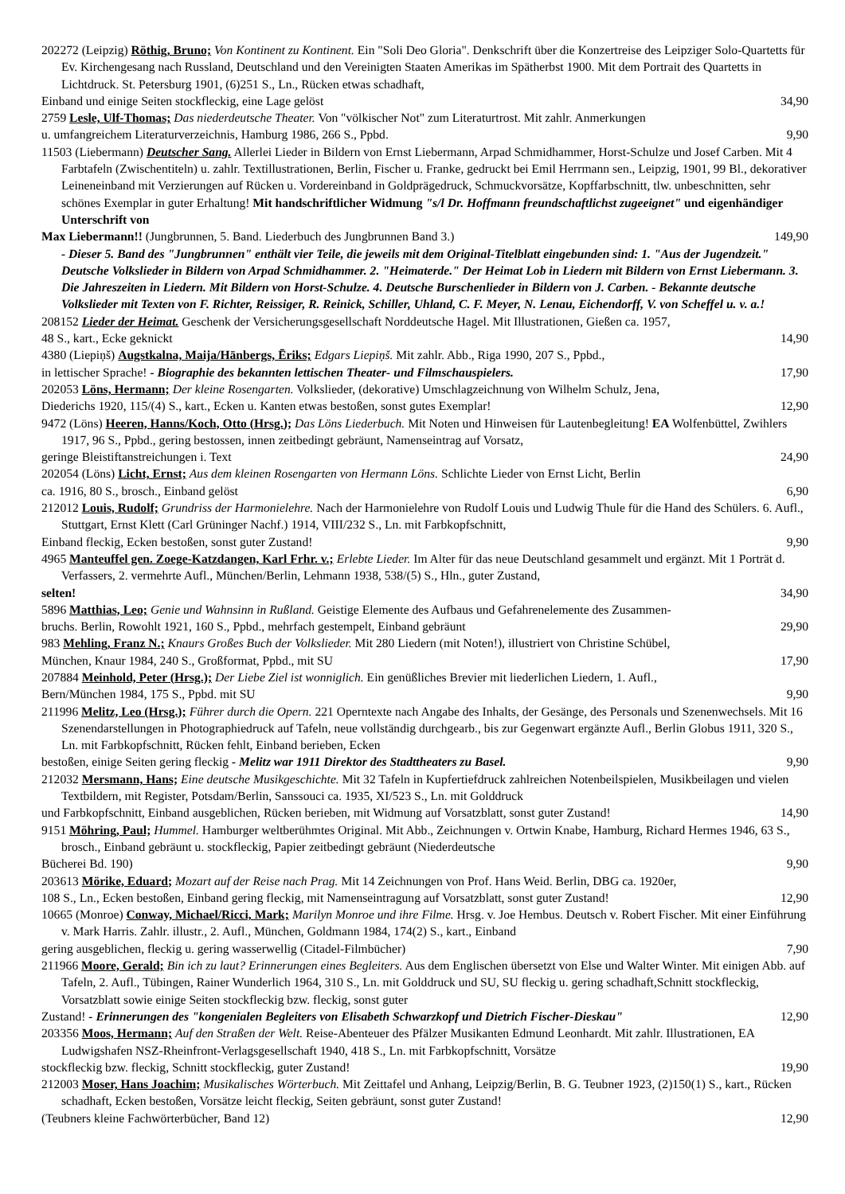202272 (Leipzig) Röthig, Bruno; Von Kontinent zu Kontinent. Ein "Soli Deo Gloria". Denkschrift über die Konzertreise des Leipziger Solo-Quartetts für Ev. Kirchengesang nach Russland, Deutschland und den Vereinigten Staaten Amerikas im Spätherbst 1900. Mit dem Portrait des Quartetts in Lichtdruck. St. Petersburg 1901, (6)251 S., Ln., Rücken etwas schadhaft,
Einband und einige Seiten stockfleckig, eine Lage gelöst 34,90
2759 Lesle, Ulf-Thomas; Das niederdeutsche Theater. Von "völkischer Not" zum Literaturtrost. Mit zahlr. Anmerkungen
u. umfangreichem Literaturverzeichnis, Hamburg 1986, 266 S., Ppbd. 9,90
11503 (Liebermann) Deutscher Sang. Allerlei Lieder in Bildern von Ernst Liebermann, Arpad Schmidhammer, Horst-Schulze und Josef Carben. Mit 4 Farbtafeln (Zwischentiteln) u. zahlr. Textillustrationen, Berlin, Fischer u. Franke, gedruckt bei Emil Herrmann sen., Leipzig, 1901, 99 Bl., dekorativer Leineneinband mit Verzierungen auf Rücken u. Vordereinband in Goldprägedruck, Schmuckvorsätze, Kopffarbschnitt, tlw. unbeschnitten, sehr schönes Exemplar in guter Erhaltung! Mit handschriftlicher Widmung "s/l Dr. Hoffmann freundschaftlichst zugeeignet" und eigenhändiger Unterschrift von
Max Liebermann!! (Jungbrunnen, 5. Band. Liederbuch des Jungbrunnen Band 3.) 149,90
- Dieser 5. Band des "Jungbrunnen" enthält vier Teile, die jeweils mit dem Original-Titelblatt eingebunden sind: 1. "Aus der Jugendzeit." Deutsche Volkslieder in Bildern von Arpad Schmidhammer. 2. "Heimaterde." Der Heimat Lob in Liedern mit Bildern von Ernst Liebermann. 3. Die Jahreszeiten in Liedern. Mit Bildern von Horst-Schulze. 4. Deutsche Burschenlieder in Bildern von J. Carben. - Bekannte deutsche Volkslieder mit Texten von F. Richter, Reissiger, R. Reinick, Schiller, Uhland, C. F. Meyer, N. Lenau, Eichendorff, V. von Scheffel u. v. a.!
208152 Lieder der Heimat. Geschenk der Versicherungsgesellschaft Norddeutsche Hagel. Mit Illustrationen, Gießen ca. 1957,
48 S., kart., Ecke geknickt 14,90
4380 (Liepiņš) Augstkalna, Maija/Hānbergs, Ēriks; Edgars Liepiņš. Mit zahlr. Abb., Riga 1990, 207 S., Ppbd.,
in lettischer Sprache! - Biographie des bekannten lettischen Theater- und Filmschauspielers. 17,90
202053 Löns, Hermann; Der kleine Rosengarten. Volkslieder, (dekorative) Umschlagzeichnung von Wilhelm Schulz, Jena,
Diederichs 1920, 115/(4) S., kart., Ecken u. Kanten etwas bestoßen, sonst gutes Exemplar! 12,90
9472 (Löns) Heeren, Hanns/Koch, Otto (Hrsg.); Das Löns Liederbuch. Mit Noten und Hinweisen für Lautenbegleitung! EA Wolfenbüttel, Zwihlers 1917, 96 S., Ppbd., gering bestossen, innen zeitbedingt gebräunt, Namenseintrag auf Vorsatz,
geringe Bleistiftanstreichungen i. Text 24,90
202054 (Löns) Licht, Ernst; Aus dem kleinen Rosengarten von Hermann Löns. Schlichte Lieder von Ernst Licht, Berlin
ca. 1916, 80 S., brosch., Einband gelöst 6,90
212012 Louis, Rudolf; Grundriss der Harmonielehre. Nach der Harmonielehre von Rudolf Louis und Ludwig Thule für die Hand des Schülers. 6. Aufl., Stuttgart, Ernst Klett (Carl Grüninger Nachf.) 1914, VIII/232 S., Ln. mit Farbkopfschnitt,
Einband fleckig, Ecken bestoßen, sonst guter Zustand! 9,90
4965 Manteuffel gen. Zoege-Katzdangen, Karl Frhr. v.; Erlebte Lieder. Im Alter für das neue Deutschland gesammelt und ergänzt. Mit 1 Porträt d. Verfassers, 2. vermehrte Aufl., München/Berlin, Lehmann 1938, 538/(5) S., Hln., guter Zustand,
selten! 34,90
5896 Matthias, Leo; Genie und Wahnsinn in Rußland. Geistige Elemente des Aufbaus und Gefahrenelemente des Zusammen-
bruchs. Berlin, Rowohlt 1921, 160 S., Ppbd., mehrfach gestempelt, Einband gebräunt 29,90
983 Mehling, Franz N.; Knaurs Großes Buch der Volkslieder. Mit 280 Liedern (mit Noten!), illustriert von Christine Schübel,
München, Knaur 1984, 240 S., Großformat, Ppbd., mit SU 17,90
207884 Meinhold, Peter (Hrsg.); Der Liebe Ziel ist wonniglich. Ein genüßliches Brevier mit liederlichen Liedern, 1. Aufl.,
Bern/München 1984, 175 S., Ppbd. mit SU 9,90
211996 Melitz, Leo (Hrsg.); Führer durch die Opern. 221 Operntexte nach Angabe des Inhalts, der Gesänge, des Personals und Szenenwechsels. Mit 16 Szenendarstellungen in Photographiedruck auf Tafeln, neue vollständig durchgearb., bis zur Gegenwart ergänzte Aufl., Berlin Globus 1911, 320 S., Ln. mit Farbkopfschnitt, Rücken fehlt, Einband berieben, Ecken
bestoßen, einige Seiten gering fleckig - Melitz war 1911 Direktor des Stadttheaters zu Basel. 9,90
212032 Mersmann, Hans; Eine deutsche Musikgeschichte. Mit 32 Tafeln in Kupfertiefdruck zahlreichen Notenbeilspielen, Musikbeilagen und vielen Textbildern, mit Register, Potsdam/Berlin, Sanssouci ca. 1935, XI/523 S., Ln. mit Golddruck
und Farbkopfschnitt, Einband ausgeblichen, Rücken berieben, mit Widmung auf Vorsatzblatt, sonst guter Zustand! 14,90
9151 Möhring, Paul; Hummel. Hamburger weltberühmtes Original. Mit Abb., Zeichnungen v. Ortwin Knabe, Hamburg, Richard Hermes 1946, 63 S., brosch., Einband gebräunt u. stockfleckig, Papier zeitbedingt gebräunt (Niederdeutsche
Bücherei Bd. 190) 9,90
203613 Mörike, Eduard; Mozart auf der Reise nach Prag. Mit 14 Zeichnungen von Prof. Hans Weid. Berlin, DBG ca. 1920er,
108 S., Ln., Ecken bestoßen, Einband gering fleckig, mit Namenseintragung auf Vorsatzblatt, sonst guter Zustand! 12,90
10665 (Monroe) Conway, Michael/Ricci, Mark; Marilyn Monroe und ihre Filme. Hrsg. v. Joe Hembus. Deutsch v. Robert Fischer. Mit einer Einführung v. Mark Harris. Zahlr. illustr., 2. Aufl., München, Goldmann 1984, 174(2) S., kart., Einband
gering ausgeblichen, fleckig u. gering wasserwellig (Citadel-Filmbücher) 7,90
211966 Moore, Gerald; Bin ich zu laut? Erinnerungen eines Begleiters. Aus dem Englischen übersetzt von Else und Walter Winter. Mit einigen Abb. auf Tafeln, 2. Aufl., Tübingen, Rainer Wunderlich 1964, 310 S., Ln. mit Golddruck und SU, SU fleckig u. gering schadhaft,Schnitt stockfleckig, Vorsatzblatt sowie einige Seiten stockfleckig bzw. fleckig, sonst guter
Zustand! - Erinnerungen des "kongenialen Begleiters von Elisabeth Schwarzkopf und Dietrich Fischer-Dieskau" 12,90
203356 Moos, Hermann; Auf den Straßen der Welt. Reise-Abenteuer des Pfälzer Musikanten Edmund Leonhardt. Mit zahlr. Illustrationen, EA Ludwigshafen NSZ-Rheinfront-Verlagsgesellschaft 1940, 418 S., Ln. mit Farbkopfschnitt, Vorsätze
stockfleckig bzw. fleckig, Schnitt stockfleckig, guter Zustand! 19,90
212003 Moser, Hans Joachim; Musikalisches Wörterbuch. Mit Zeittafel und Anhang, Leipzig/Berlin, B. G. Teubner 1923, (2)150(1) S., kart., Rücken schadhaft, Ecken bestoßen, Vorsätze leicht fleckig, Seiten gebräunt, sonst guter Zustand!
(Teubners kleine Fachwörterbücher, Band 12) 12,90